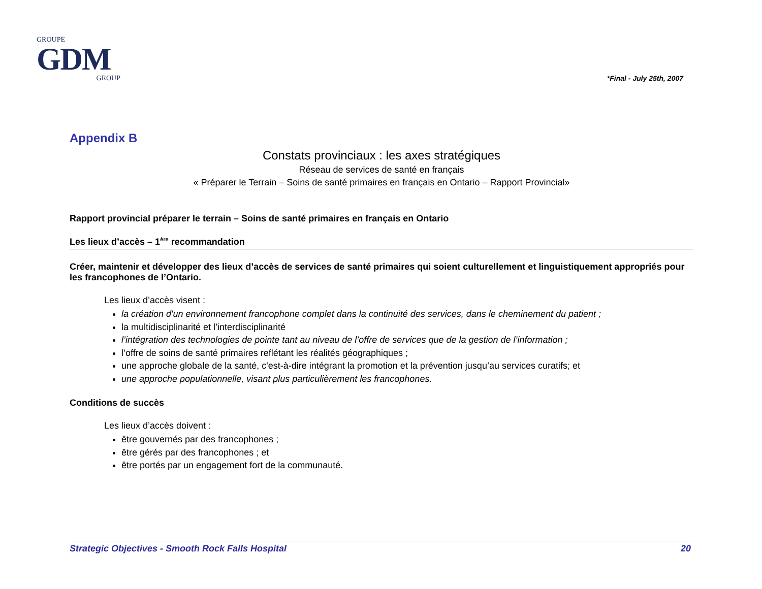GROUPE
GDM
GROUP
*Final - July 25th, 2007
Appendix B
Constats provinciaux : les axes stratégiques
Réseau de services de santé en français
« Préparer le Terrain – Soins de santé primaires en français en Ontario – Rapport Provincial»
Rapport provincial préparer le terrain – Soins de santé primaires en français en Ontario
Les lieux d’accès – 1<sup>ère</sup> recommandation
Créer, maintenir et développer des lieux d’accès de services de santé primaires qui soient culturellement et linguistiquement appropriés pour les francophones de l’Ontario.
Les lieux d’accès visent :
la création d'un environnement francophone complet dans la continuité des services, dans le cheminement du patient ;
la multidisciplinarité et l’interdisciplinarité
l’intégration des technologies de pointe tant au niveau de l’offre de services que de la gestion de l’information ;
l’offre de soins de santé primaires reflétant les réalités géographiques ;
une approche globale de la santé, c'est-à-dire intégrant la promotion et la prévention jusqu’au services curatifs; et
une approche populationnelle, visant plus particulièrement les francophones.
Conditions de succès
Les lieux d’accès doivent :
être gouvernés par des francophones ;
être gérés par des francophones ; et
être portés par un engagement fort de la communauté.
Strategic Objectives - Smooth Rock Falls Hospital 20